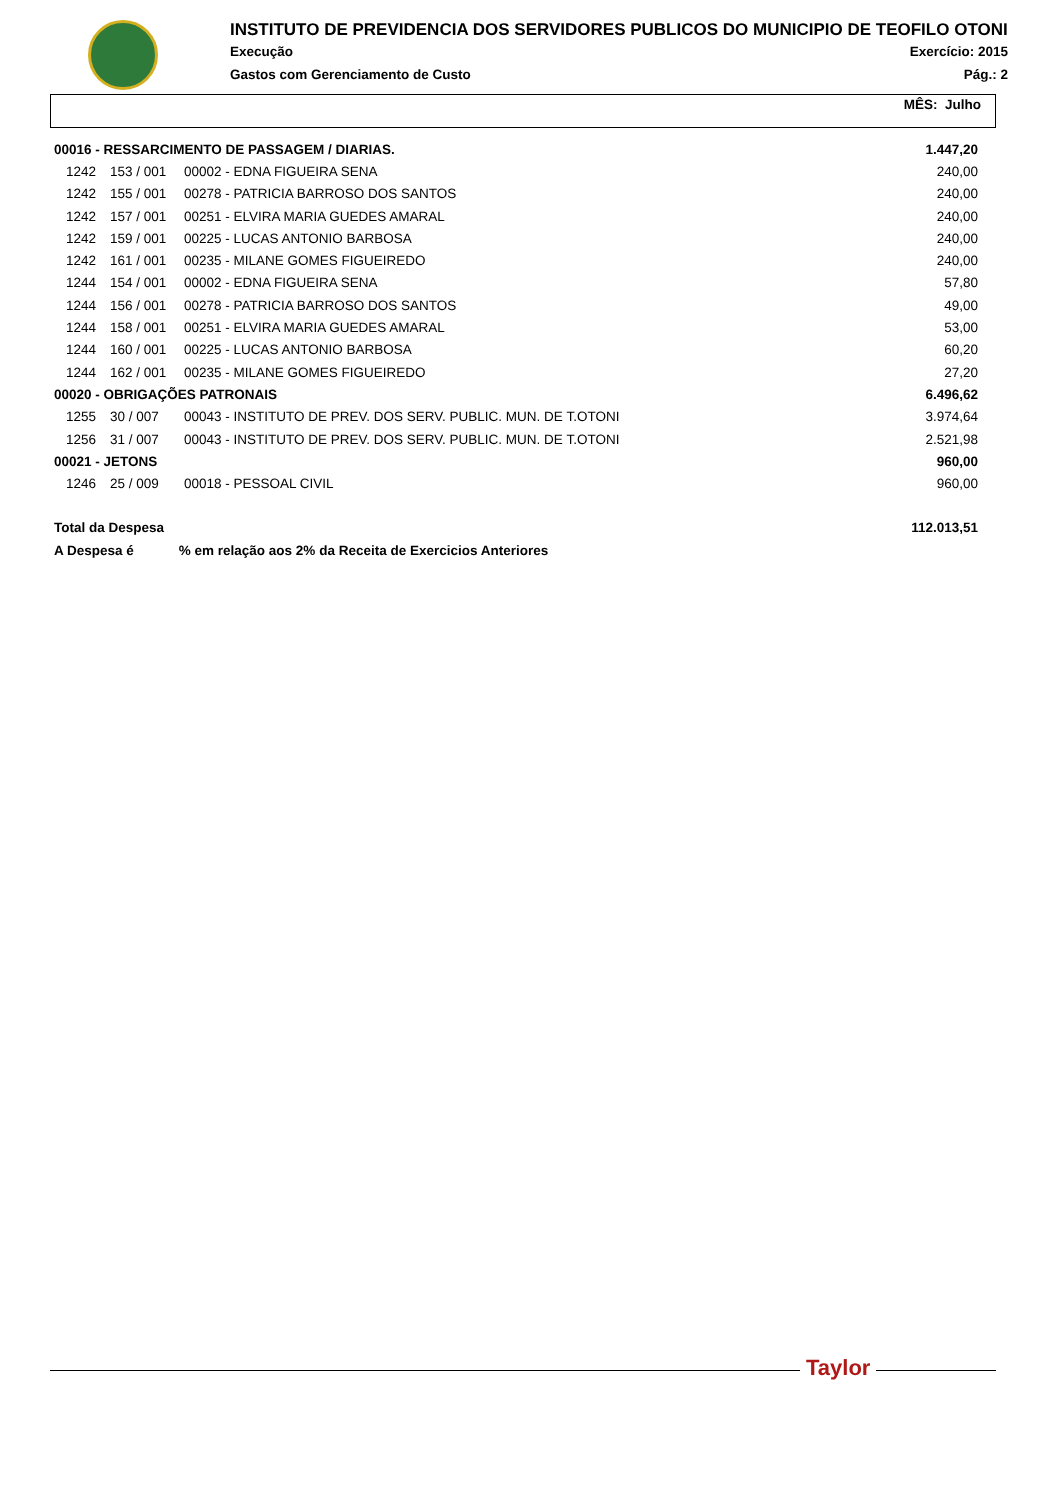INSTITUTO DE PREVIDENCIA DOS SERVIDORES PUBLICOS DO MUNICIPIO DE TEOFILO OTONI
Execução Exercício: 2015
Gastos com Gerenciamento de Custo Pág.: 2
MÊS: Julho
| 00016 - RESSARCIMENTO DE PASSAGEM / DIARIAS. | | | 1.447,20 |
| 1242 | 153 / 001 | 00002 - EDNA FIGUEIRA SENA | 240,00 |
| 1242 | 155 / 001 | 00278 - PATRICIA BARROSO DOS SANTOS | 240,00 |
| 1242 | 157 / 001 | 00251 - ELVIRA MARIA GUEDES AMARAL | 240,00 |
| 1242 | 159 / 001 | 00225 - LUCAS ANTONIO BARBOSA | 240,00 |
| 1242 | 161 / 001 | 00235 - MILANE GOMES FIGUEIREDO | 240,00 |
| 1244 | 154 / 001 | 00002 - EDNA FIGUEIRA SENA | 57,80 |
| 1244 | 156 / 001 | 00278 - PATRICIA BARROSO DOS SANTOS | 49,00 |
| 1244 | 158 / 001 | 00251 - ELVIRA MARIA GUEDES AMARAL | 53,00 |
| 1244 | 160 / 001 | 00225 - LUCAS ANTONIO BARBOSA | 60,20 |
| 1244 | 162 / 001 | 00235 - MILANE GOMES FIGUEIREDO | 27,20 |
| 00020 - OBRIGAÇÕES PATRONAIS | | | 6.496,62 |
| 1255 | 30 / 007 | 00043 - INSTITUTO DE PREV. DOS SERV. PUBLIC. MUN. DE T.OTONI | 3.974,64 |
| 1256 | 31 / 007 | 00043 - INSTITUTO DE PREV. DOS SERV. PUBLIC. MUN. DE T.OTONI | 2.521,98 |
| 00021 - JETONS | | | 960,00 |
| 1246 | 25 / 009 | 00018 - PESSOAL CIVIL | 960,00 |
| Total da Despesa | | | 112.013,51 |
| A Despesa é % em relação aos 2% da Receita de Exercicios Anteriores | | | |
Taylor